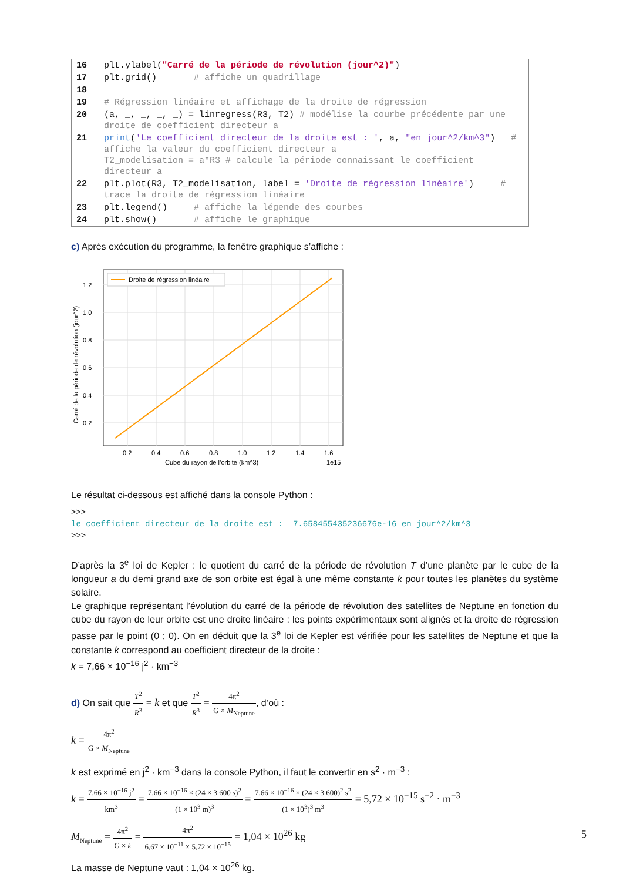| 16 | plt.ylabel( "Carré de la période de révolution (jour^2)" ) |
| 17 | plt.grid() # affiche un quadrillage |
| 18 | |
| 19 | # Régression linéaire et affichage de la droite de régression |
| 20 | (a, _, _, _, _) = linregress(R3, T2) # modélise la courbe précédente par une droite de coefficient directeur a |
| 21 | print ( 'Le coefficient directeur de la droite est : ' , a, "en jour^2/km^3" ) # affiche la valeur du coefficient directeur a T2_modelisation = a*R3 # calcule la période connaissant le coefficient directeur a |
| 22 | plt.plot(R3, T2_modelisation, label = 'Droite de régression linéaire' ) # trace la droite de régression linéaire |
| 23 | plt.legend() # affiche la légende des courbes |
| 24 | plt.show() # affiche le graphique |
c) Après exécution du programme, la fenêtre graphique s’affiche :
Droite de régression linéaire
1.2
1.0
0.8
0.6
0.4
0.2
0.2
0.4
0.6
0.8
1.0
1.2
1.4
1.6
Cube du rayon de l’orbite (km^3)
1e15
Carré de la période de révolution (jour^2)
Le résultat ci-dessous est affiché dans la console Python :
>>>
le coefficient directeur de la droite est : 7.658455435236676e-16 en jour^2/km^3
>>>
D’après la 3<sup>e</sup> loi de Kepler : le quotient du carré de la période de révolution T d’une planète par le cube de la longueur a du demi grand axe de son orbite est égal à une même constante k pour toutes les planètes du système solaire.
Le graphique représentant l’évolution du carré de la période de révolution des satellites de Neptune en fonction du cube du rayon de leur orbite est une droite linéaire : les points expérimentaux sont alignés et la droite de régression passe par le point (0 ; 0). On en déduit que la 3<sup>e</sup> loi de Kepler est vérifiée pour les satellites de Neptune et que la constante k correspond au coefficient directeur de la droite :
k = 7,66 × 10<sup>−16</sup> j<sup>2</sup> · km<sup>−3</sup>
d) On sait que T<sup>2</sup> R<sup>3</sup> = k et que T<sup>2</sup> R<sup>3</sup> = 4π<sup>2</sup> G × M<sub>Neptune</sub>, d’où :
k = 4π<sup>2</sup> G × M<sub>Neptune</sub>
k est exprimé en j<sup>2</sup> · km<sup>−3</sup> dans la console Python, il faut le convertir en s<sup>2</sup> · m<sup>−3</sup> :
k = 7,66 × 10<sup>−16</sup> j<sup>2</sup> km<sup>3</sup> = 7,66 × 10<sup>−16</sup> × (24 × 3 600 s)<sup>2</sup> (1 × 10<sup>3</sup> m)<sup>3</sup> = 7,66 × 10<sup>−16</sup> × (24 × 3 600)<sup>2</sup> s<sup>2</sup> (1 × 10<sup>3</sup>)<sup>3</sup> m<sup>3</sup> = 5,72 × 10<sup>−15</sup> s<sup>−2</sup> · m<sup>−3</sup>
M<sub>Neptune</sub> = 4π<sup>2</sup> G × k = 4π<sup>2</sup> 6,67 × 10<sup>−11</sup> × 5,72 × 10<sup>−15</sup> = 1,04 × 10<sup>26</sup> kg
La masse de Neptune vaut : 1,04 × 10<sup>26</sup> kg.
5